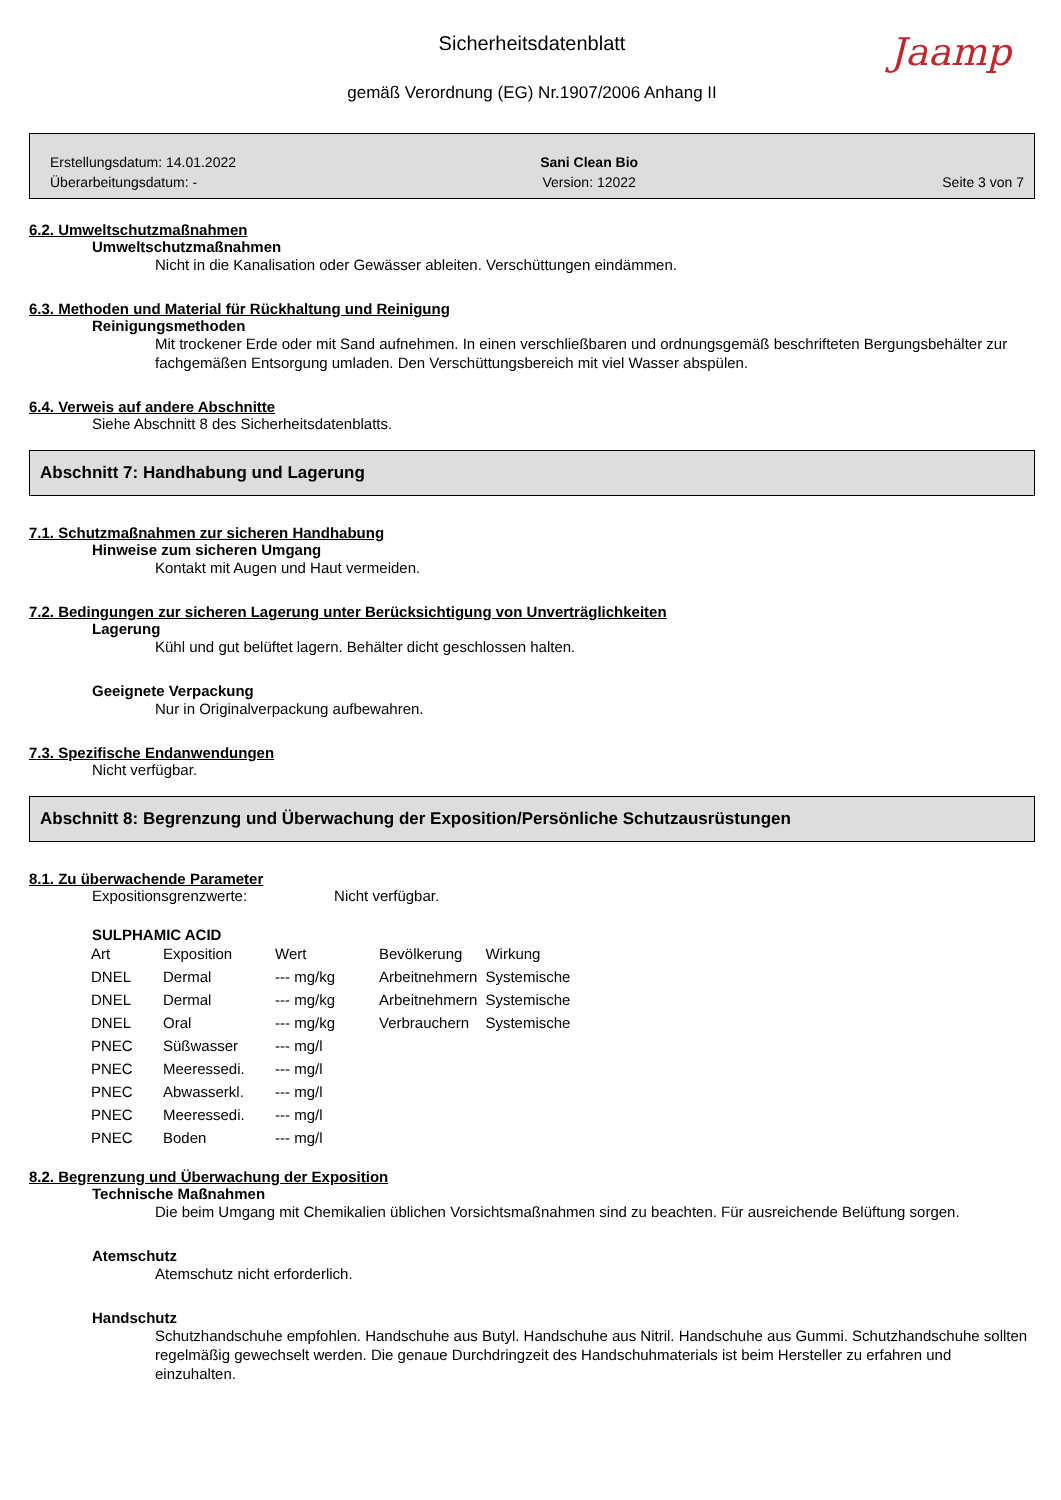Sicherheitsdatenblatt
Jaamp
gemäß Verordnung (EG) Nr.1907/2006 Anhang II
Erstellungsdatum: 14.01.2022
Überarbeitungsdatum: -
Sani Clean Bio
Version: 12022
Seite 3 von 7
6.2. Umweltschutzmaßnahmen
Umweltschutzmaßnahmen
Nicht in die Kanalisation oder Gewässer ableiten. Verschüttungen eindämmen.
6.3. Methoden und Material für Rückhaltung und Reinigung
Reinigungsmethoden
Mit trockener Erde oder mit Sand aufnehmen. In einen verschließbaren und ordnungsgemäß beschrifteten Bergungsbehälter zur fachgemäßen Entsorgung umladen. Den Verschüttungsbereich mit viel Wasser abspülen.
6.4. Verweis auf andere Abschnitte
Siehe Abschnitt 8 des Sicherheitsdatenblatts.
Abschnitt 7: Handhabung und Lagerung
7.1. Schutzmaßnahmen zur sicheren Handhabung
Hinweise zum sicheren Umgang
Kontakt mit Augen und Haut vermeiden.
7.2. Bedingungen zur sicheren Lagerung unter Berücksichtigung von Unverträglichkeiten
Lagerung
Kühl und gut belüftet lagern. Behälter dicht geschlossen halten.
Geeignete Verpackung
Nur in Originalverpackung aufbewahren.
7.3. Spezifische Endanwendungen
Nicht verfügbar.
Abschnitt 8: Begrenzung und Überwachung der Exposition/Persönliche Schutzausrüstungen
8.1. Zu überwachende Parameter
Expositionsgrenzwerte: Nicht verfügbar.
SULPHAMIC ACID
| Art | Exposition | Wert | Bevölkerung | Wirkung |
| --- | --- | --- | --- | --- |
| DNEL | Dermal | --- mg/kg | Arbeitnehmern | Systemische |
| DNEL | Dermal | --- mg/kg | Arbeitnehmern | Systemische |
| DNEL | Oral | --- mg/kg | Verbrauchern | Systemische |
| PNEC | Süßwasser | --- mg/l | | |
| PNEC | Meeressedi. | --- mg/l | | |
| PNEC | Abwasserkl. | --- mg/l | | |
| PNEC | Meeressedi. | --- mg/l | | |
| PNEC | Boden | --- mg/l | | |
8.2. Begrenzung und Überwachung der Exposition
Technische Maßnahmen
Die beim Umgang mit Chemikalien üblichen Vorsichtsmaßnahmen sind zu beachten. Für ausreichende Belüftung sorgen.
Atemschutz
Atemschutz nicht erforderlich.
Handschutz
Schutzhandschuhe empfohlen. Handschuhe aus Butyl. Handschuhe aus Nitril. Handschuhe aus Gummi. Schutzhandschuhe sollten regelmäßig gewechselt werden. Die genaue Durchdringzeit des Handschuhmaterials ist beim Hersteller zu erfahren und einzuhalten.